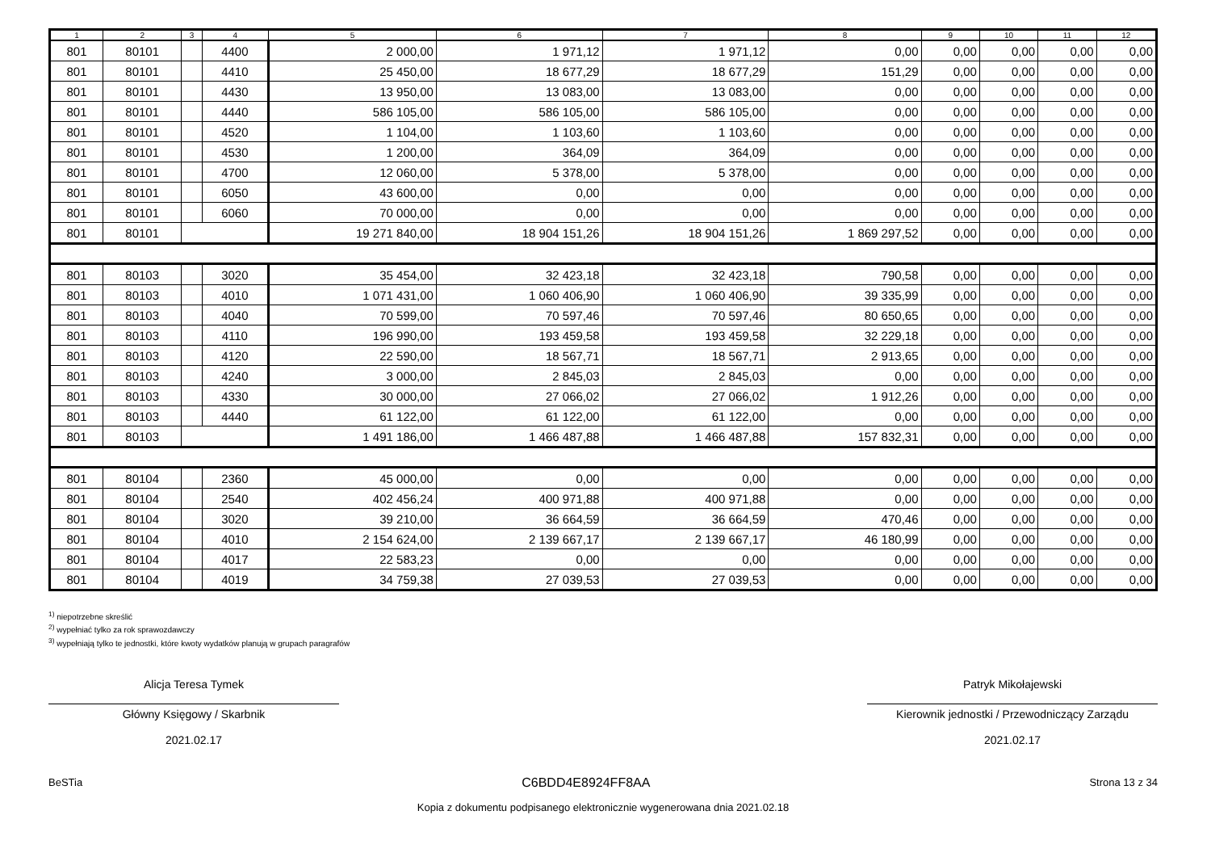| 1 | 2 | 3 | 4 | 5 | 6 | 7 | 8 | 9 | 10 | 11 | 12 |
| --- | --- | --- | --- | --- | --- | --- | --- | --- | --- | --- | --- |
| 801 | 80101 | | 4400 | 2 000,00 | 1 971,12 | 1 971,12 | 0,00 | 0,00 | 0,00 | 0,00 | 0,00 |
| 801 | 80101 | | 4410 | 25 450,00 | 18 677,29 | 18 677,29 | 151,29 | 0,00 | 0,00 | 0,00 | 0,00 |
| 801 | 80101 | | 4430 | 13 950,00 | 13 083,00 | 13 083,00 | 0,00 | 0,00 | 0,00 | 0,00 | 0,00 |
| 801 | 80101 | | 4440 | 586 105,00 | 586 105,00 | 586 105,00 | 0,00 | 0,00 | 0,00 | 0,00 | 0,00 |
| 801 | 80101 | | 4520 | 1 104,00 | 1 103,60 | 1 103,60 | 0,00 | 0,00 | 0,00 | 0,00 | 0,00 |
| 801 | 80101 | | 4530 | 1 200,00 | 364,09 | 364,09 | 0,00 | 0,00 | 0,00 | 0,00 | 0,00 |
| 801 | 80101 | | 4700 | 12 060,00 | 5 378,00 | 5 378,00 | 0,00 | 0,00 | 0,00 | 0,00 | 0,00 |
| 801 | 80101 | | 6050 | 43 600,00 | 0,00 | 0,00 | 0,00 | 0,00 | 0,00 | 0,00 | 0,00 |
| 801 | 80101 | | 6060 | 70 000,00 | 0,00 | 0,00 | 0,00 | 0,00 | 0,00 | 0,00 | 0,00 |
| 801 | 80101 | | | 19 271 840,00 | 18 904 151,26 | 18 904 151,26 | 1 869 297,52 | 0,00 | 0,00 | 0,00 | 0,00 |
| 801 | 80103 | | 3020 | 35 454,00 | 32 423,18 | 32 423,18 | 790,58 | 0,00 | 0,00 | 0,00 | 0,00 |
| 801 | 80103 | | 4010 | 1 071 431,00 | 1 060 406,90 | 1 060 406,90 | 39 335,99 | 0,00 | 0,00 | 0,00 | 0,00 |
| 801 | 80103 | | 4040 | 70 599,00 | 70 597,46 | 70 597,46 | 80 650,65 | 0,00 | 0,00 | 0,00 | 0,00 |
| 801 | 80103 | | 4110 | 196 990,00 | 193 459,58 | 193 459,58 | 32 229,18 | 0,00 | 0,00 | 0,00 | 0,00 |
| 801 | 80103 | | 4120 | 22 590,00 | 18 567,71 | 18 567,71 | 2 913,65 | 0,00 | 0,00 | 0,00 | 0,00 |
| 801 | 80103 | | 4240 | 3 000,00 | 2 845,03 | 2 845,03 | 0,00 | 0,00 | 0,00 | 0,00 | 0,00 |
| 801 | 80103 | | 4330 | 30 000,00 | 27 066,02 | 27 066,02 | 1 912,26 | 0,00 | 0,00 | 0,00 | 0,00 |
| 801 | 80103 | | 4440 | 61 122,00 | 61 122,00 | 61 122,00 | 0,00 | 0,00 | 0,00 | 0,00 | 0,00 |
| 801 | 80103 | | | 1 491 186,00 | 1 466 487,88 | 1 466 487,88 | 157 832,31 | 0,00 | 0,00 | 0,00 | 0,00 |
| 801 | 80104 | | 2360 | 45 000,00 | 0,00 | 0,00 | 0,00 | 0,00 | 0,00 | 0,00 | 0,00 |
| 801 | 80104 | | 2540 | 402 456,24 | 400 971,88 | 400 971,88 | 0,00 | 0,00 | 0,00 | 0,00 | 0,00 |
| 801 | 80104 | | 3020 | 39 210,00 | 36 664,59 | 36 664,59 | 470,46 | 0,00 | 0,00 | 0,00 | 0,00 |
| 801 | 80104 | | 4010 | 2 154 624,00 | 2 139 667,17 | 2 139 667,17 | 46 180,99 | 0,00 | 0,00 | 0,00 | 0,00 |
| 801 | 80104 | | 4017 | 22 583,23 | 0,00 | 0,00 | 0,00 | 0,00 | 0,00 | 0,00 | 0,00 |
| 801 | 80104 | | 4019 | 34 759,38 | 27 039,53 | 27 039,53 | 0,00 | 0,00 | 0,00 | 0,00 | 0,00 |
<sup>1)</sup> niepotrzebne skreślić
<sup>2)</sup> wypełniać tylko za rok sprawozdawczy
<sup>3)</sup> wypełniają tylko te jednostki, które kwoty wydatków planują w grupach paragrafów
Alicja Teresa Tymek
Główny Księgowy / Skarbnik
2021.02.17
Patryk Mikołajewski
Kierownik jednostki / Przewodniczący Zarządu
2021.02.17
BeSTia C6BDD4E8924FF8AA Strona 13 z 34
Kopia z dokumentu podpisanego elektronicznie wygenerowana dnia 2021.02.18